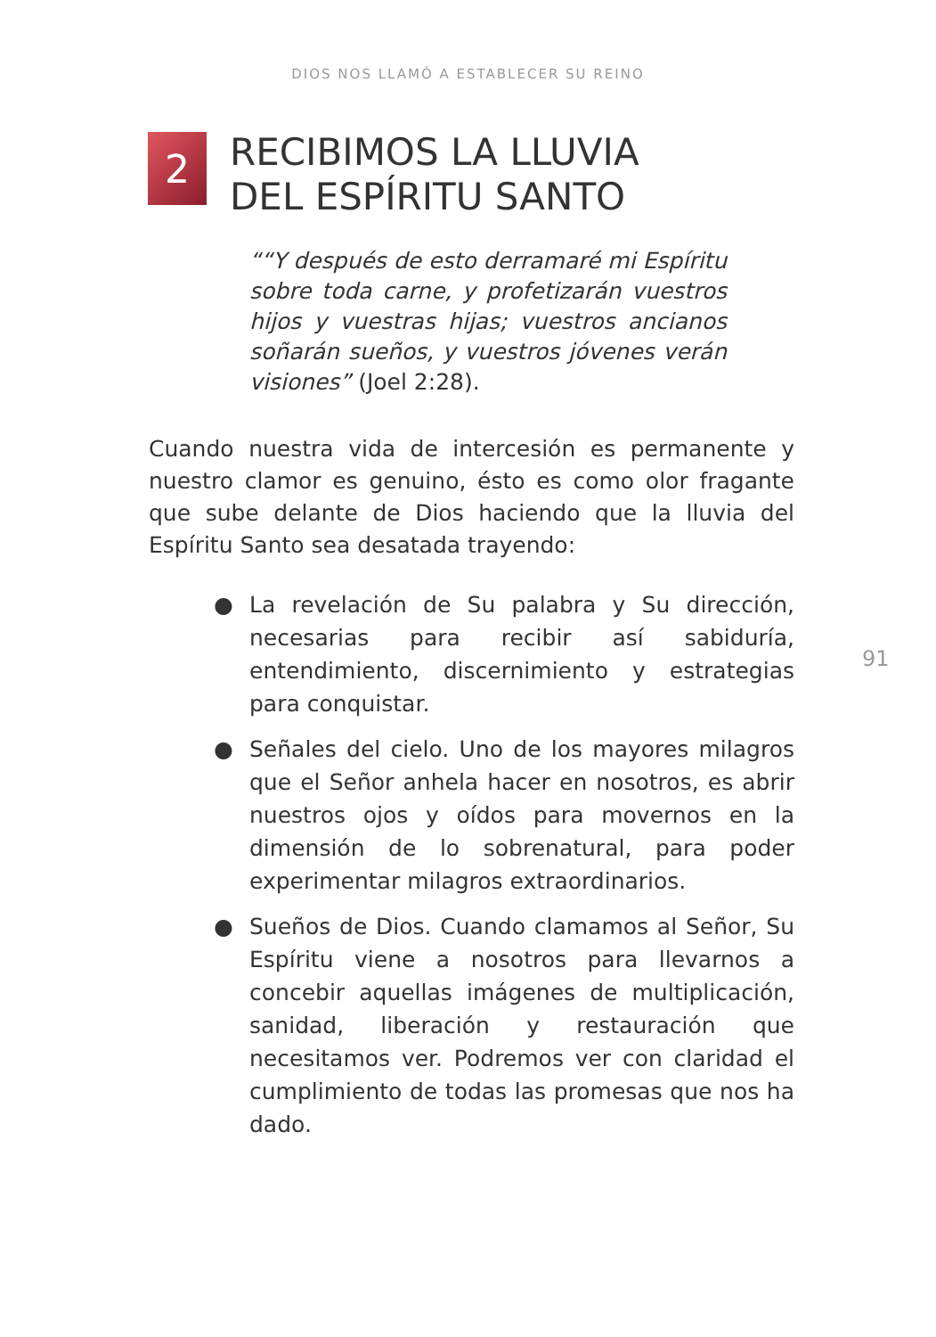DIOS NOS LLAMÓ A ESTABLECER SU REINO
2
RECIBIMOS LA LLUVIA
DEL ESPÍRITU SANTO
““Y después de esto derramaré mi Espíritu sobre toda carne, y profetizarán vuestros hijos y vuestras hijas; vuestros ancianos soñarán sueños, y vuestros jóvenes verán visiones” (Joel 2:28).
Cuando nuestra vida de intercesión es permanente y nuestro clamor es genuino, ésto es como olor fragante que sube delante de Dios haciendo que la lluvia del Espíritu Santo sea desatada trayendo:
● La revelación de Su palabra y Su dirección, necesarias para recibir así sabiduría, entendimiento, discernimiento y estrategias para conquistar.
● Señales del cielo. Uno de los mayores milagros que el Señor anhela hacer en nosotros, es abrir nuestros ojos y oídos para movernos en la dimensión de lo sobrenatural, para poder experimentar milagros extraordinarios.
● Sueños de Dios. Cuando clamamos al Señor, Su Espíritu viene a nosotros para llevarnos a concebir aquellas imágenes de multiplicación, sanidad, liberación y restauración que necesitamos ver. Podremos ver con claridad el cumplimiento de todas las promesas que nos ha dado.
91